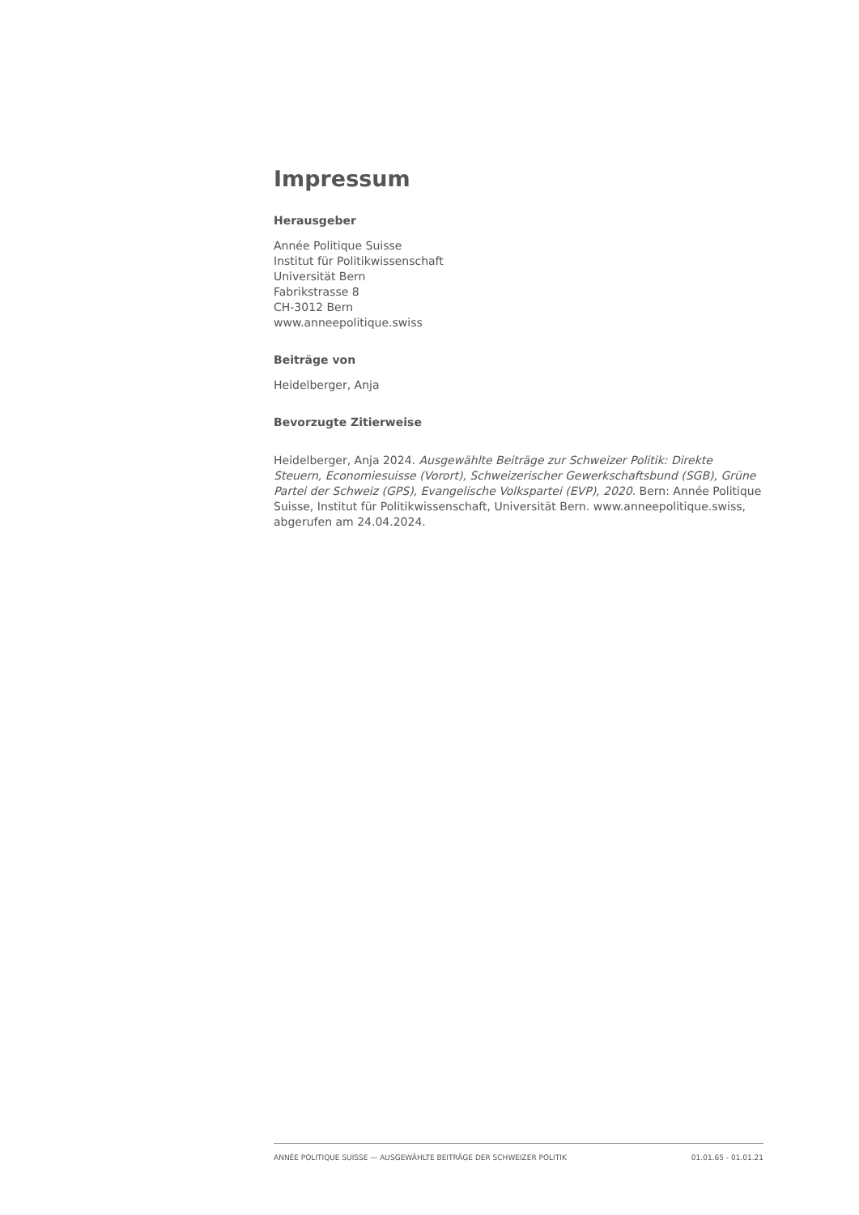Impressum
Herausgeber
Année Politique Suisse
Institut für Politikwissenschaft
Universität Bern
Fabrikstrasse 8
CH-3012 Bern
www.anneepolitique.swiss
Beiträge von
Heidelberger, Anja
Bevorzugte Zitierweise
Heidelberger, Anja 2024. Ausgewählte Beiträge zur Schweizer Politik: Direkte Steuern, Economiesuisse (Vorort), Schweizerischer Gewerkschaftsbund (SGB), Grüne Partei der Schweiz (GPS), Evangelische Volkspartei (EVP), 2020. Bern: Année Politique Suisse, Institut für Politikwissenschaft, Universität Bern. www.anneepolitique.swiss, abgerufen am 24.04.2024.
ANNÉE POLITIQUE SUISSE — AUSGEWÄHLTE BEITRÄGE DER SCHWEIZER POLITIK 01.01.65 - 01.01.21